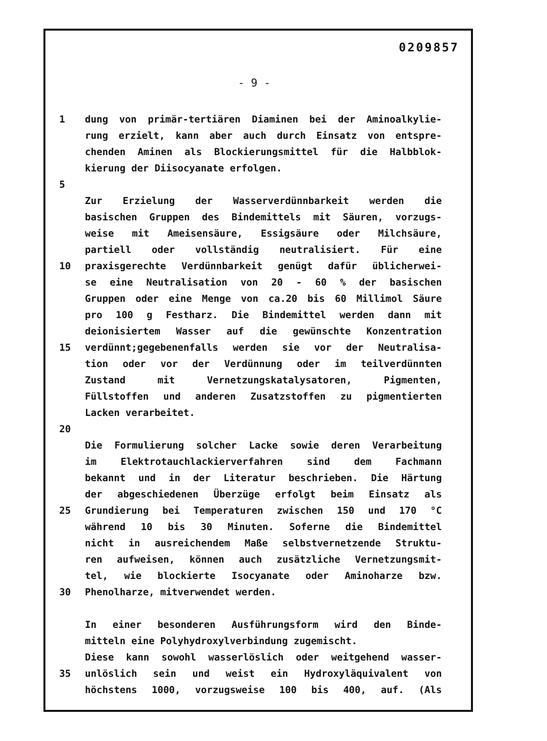0209857
- 9 -
1 dung von primär-tertiären Diaminen bei der Aminoalkylie-
rung erzielt, kann aber auch durch Einsatz von entspre-
chenden Aminen als Blockierungsmittel für die Halbblok-
kierung der Diisocyanate erfolgen.
5
Zur Erzielung der Wasserverdünnbarkeit werden die
basischen Gruppen des Bindemittels mit Säuren, vorzugs-
weise mit Ameisensäure, Essigsäure oder Milchsäure,
partiell oder vollständig neutralisiert. Für eine
10 praxisgerechte Verdünnbarkeit genügt dafür üblicherwei-
se eine Neutralisation von 20 - 60 % der basischen
Gruppen oder eine Menge von ca.20 bis 60 Millimol Säure
pro 100 g Festharz. Die Bindemittel werden dann mit
deionisiertem Wasser auf die gewünschte Konzentration
15 verdünnt;gegebenenfalls werden sie vor der Neutralisa-
tion oder vor der Verdünnung oder im teilverdünnten
Zustand mit Vernetzungskatalysatoren, Pigmenten,
Füllstoffen und anderen Zusatzstoffen zu pigmentierten
Lacken verarbeitet.
20
Die Formulierung solcher Lacke sowie deren Verarbeitung
im Elektrotauchlackierverfahren sind dem Fachmann
bekannt und in der Literatur beschrieben. Die Härtung
der abgeschiedenen Überzüge erfolgt beim Einsatz als
25 Grundierung bei Temperaturen zwischen 150 und 170 °C
während 10 bis 30 Minuten. Soferne die Bindemittel
nicht in ausreichendem Maße selbstvernetzende Struktu-
ren aufweisen, können auch zusätzliche Vernetzungsmit-
tel, wie blockierte Isocyanate oder Aminoharze bzw.
30 Phenolharze, mitverwendet werden.
In einer besonderen Ausführungsform wird den Binde-
mitteln eine Polyhydroxylverbindung zugemischt.
Diese kann sowohl wasserlöslich oder weitgehend wasser-
35 unlöslich sein und weist ein Hydroxyläquivalent von
höchstens 1000, vorzugsweise 100 bis 400, auf. (Als